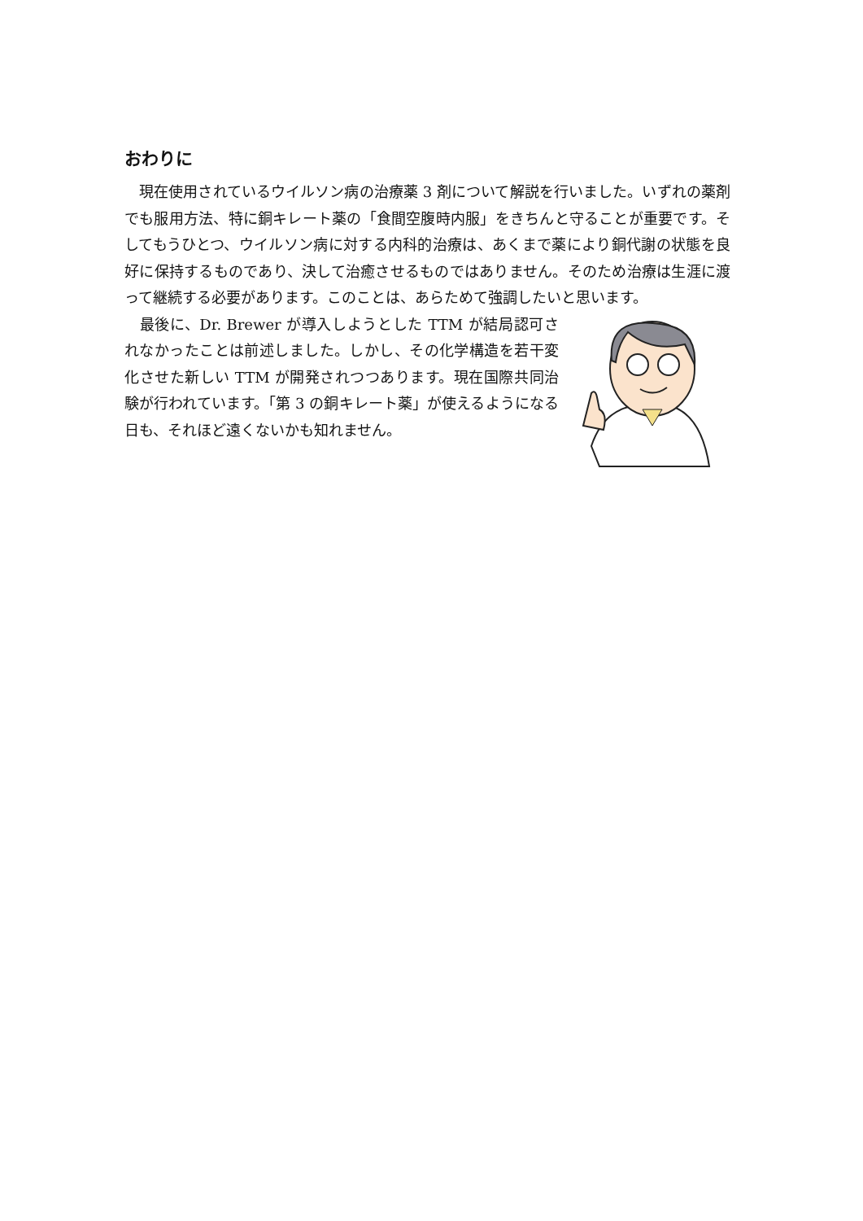おわりに
　現在使用されているウイルソン病の治療薬 3 剤について解説を行いました。いずれの薬剤でも服用方法、特に銅キレート薬の「食間空腹時内服」をきちんと守ることが重要です。そしてもうひとつ、ウイルソン病に対する内科的治療は、あくまで薬により銅代謝の状態を良好に保持するものであり、決して治癒させるものではありません。そのため治療は生涯に渡って継続する必要があります。このことは、あらためて強調したいと思います。
　最後に、Dr. Brewer が導入しようとした TTM が結局認可されなかったことは前述しました。しかし、その化学構造を若干変化させた新しい TTM が開発されつつあります。現在国際共同治験が行われています。「第 3 の銅キレート薬」が使えるようになる日も、それほど遠くないかも知れません。